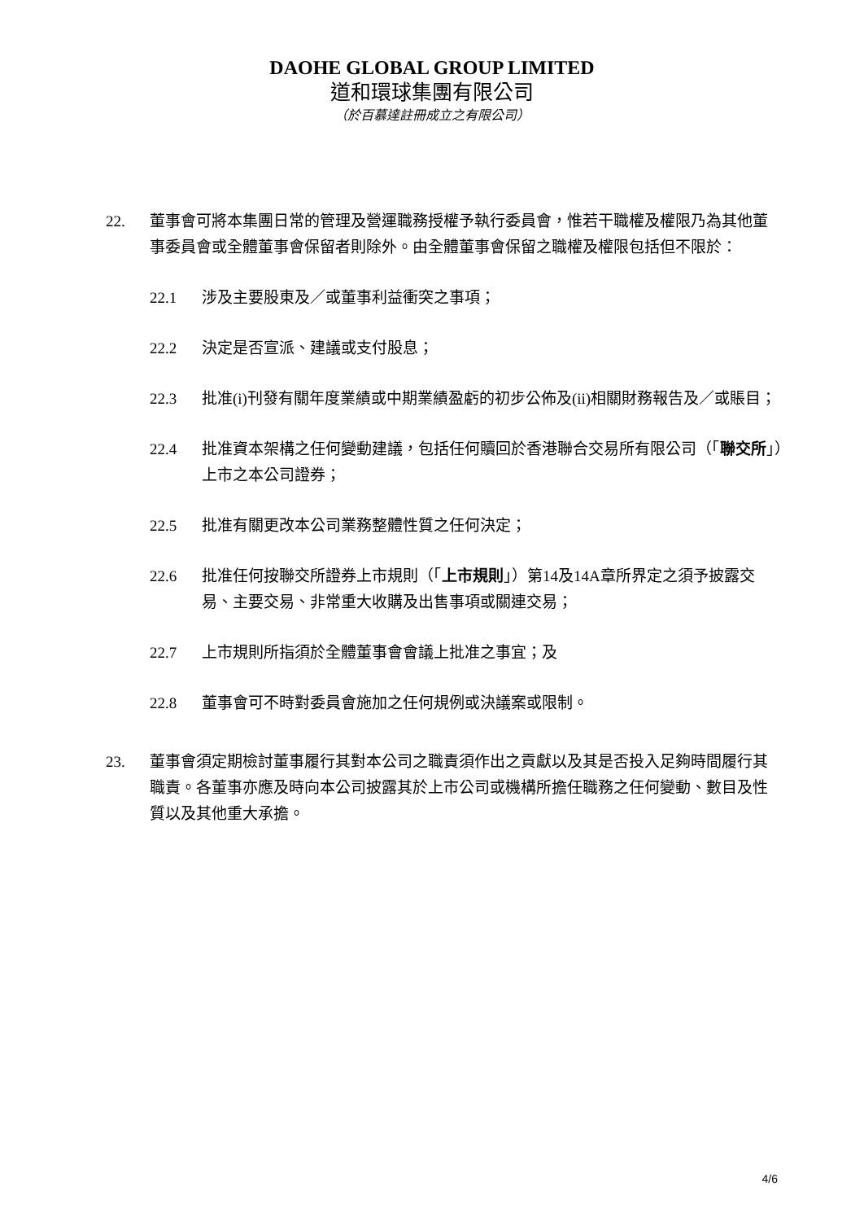DAOHE GLOBAL GROUP LIMITED
道和環球集團有限公司
（於百慕達註冊成立之有限公司）
22. 董事會可將本集團日常的管理及營運職務授權予執行委員會，惟若干職權及權限乃為其他董事委員會或全體董事會保留者則除外。由全體董事會保留之職權及權限包括但不限於：
22.1 涉及主要股東及／或董事利益衝突之事項；
22.2 決定是否宣派、建議或支付股息；
22.3 批准(i)刊發有關年度業績或中期業績盈虧的初步公佈及(ii)相關財務報告及／或賬目；
22.4 批准資本架構之任何變動建議，包括任何贖回於香港聯合交易所有限公司（「聯交所」）上市之本公司證券；
22.5 批准有關更改本公司業務整體性質之任何決定；
22.6 批准任何按聯交所證券上市規則（「上市規則」）第14及14A章所界定之須予披露交易、主要交易、非常重大收購及出售事項或關連交易；
22.7 上市規則所指須於全體董事會會議上批准之事宜；及
22.8 董事會可不時對委員會施加之任何規例或決議案或限制。
23. 董事會須定期檢討董事履行其對本公司之職責須作出之貢獻以及其是否投入足夠時間履行其職責。各董事亦應及時向本公司披露其於上市公司或機構所擔任職務之任何變動、數目及性質以及其他重大承擔。
4/6